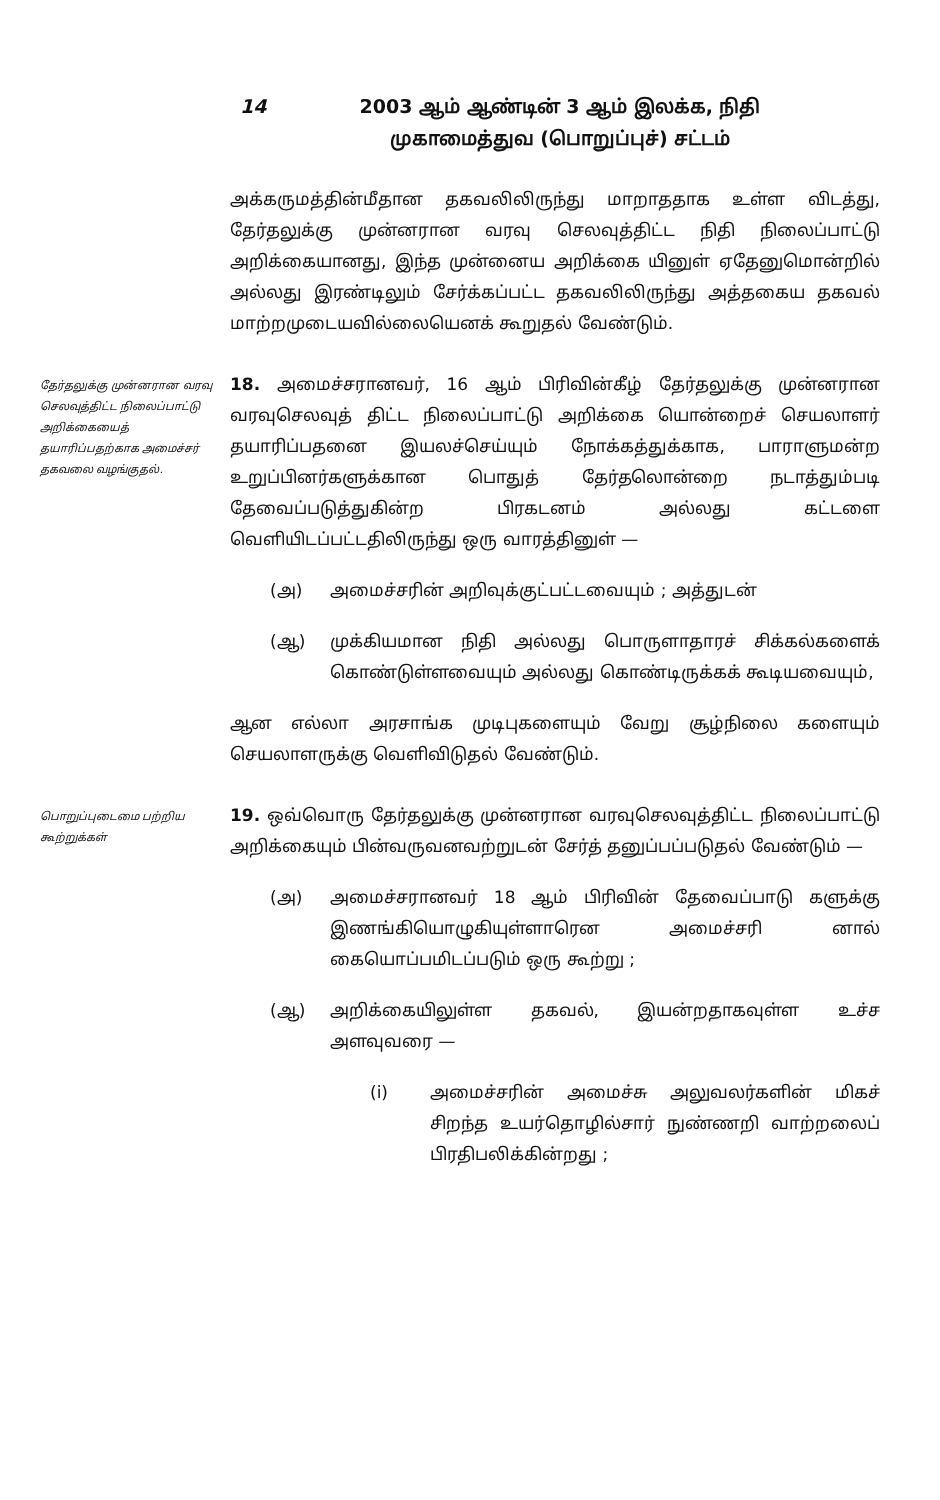14 2003 ஆம் ஆண்டின் 3 ஆம் இலக்க, நிதி முகாமைத்துவ (பொறுப்புச்) சட்டம்
அக்கருமத்தின்மீதான தகவலிலிருந்து மாறாததாக உள்ள விடத்து, தேர்தலுக்கு முன்னரான வரவு செலவுத்திட்ட நிதி நிலைப்பாட்டு அறிக்கையானது, இந்த முன்னைய அறிக்கை யினுள் ஏதேனுமொன்றில் அல்லது இரண்டிலும் சேர்க்கப்பட்ட தகவலிலிருந்து அத்தகைய தகவல் மாற்றமுடையவில்லையெனக் கூறுதல் வேண்டும்.
தேர்தலுக்கு முன்னரான வரவு செலவுத்திட்ட நிலைப்பாட்டு அறிக்கையைத் தயாரிப்பதற்காக அமைச்சர் தகவலை வழங்குதல்.
18. அமைச்சரானவர், 16 ஆம் பிரிவின்கீழ் தேர்தலுக்கு முன்னரான வரவுசெலவுத் திட்ட நிலைப்பாட்டு அறிக்கை யொன்றைச் செயலாளர் தயாரிப்பதனை இயலச்செய்யும் நோக்கத்துக்காக, பாராளுமன்ற உறுப்பினர்களுக்கான பொதுத் தேர்தலொன்றை நடாத்தும்படி தேவைப்படுத்துகின்ற பிரகடனம் அல்லது கட்டளை வெளியிடப்பட்டதிலிருந்து ஒரு வாரத்தினுள் —
(அ) அமைச்சரின் அறிவுக்குட்பட்டவையும் ; அத்துடன்
(ஆ) முக்கியமான நிதி அல்லது பொருளாதாரச் சிக்கல்களைக் கொண்டுள்ளவையும் அல்லது கொண்டிருக்கக் கூடியவையும்,
ஆன எல்லா அரசாங்க முடிபுகளையும் வேறு சூழ்நிலை களையும் செயலாளருக்கு வெளிவிடுதல் வேண்டும்.
பொறுப்புடைமை பற்றிய கூற்றுக்கள்
19. ஒவ்வொரு தேர்தலுக்கு முன்னரான வரவுசெலவுத்திட்ட நிலைப்பாட்டு அறிக்கையும் பின்வருவனவற்றுடன் சேர்த் தனுப்பப்படுதல் வேண்டும் —
(அ) அமைச்சரானவர் 18 ஆம் பிரிவின் தேவைப்பாடு களுக்கு இணங்கியொழுகியுள்ளாரென அமைச்சரி னால் கையொப்பமிடப்படும் ஒரு கூற்று ;
(ஆ) அறிக்கையிலுள்ள தகவல், இயன்றதாகவுள்ள உச்ச அளவுவரை —
(i) அமைச்சரின் அமைச்சு அலுவலர்களின் மிகச் சிறந்த உயர்தொழில்சார் நுண்ணறி வாற்றலைப் பிரதிபலிக்கின்றது ;